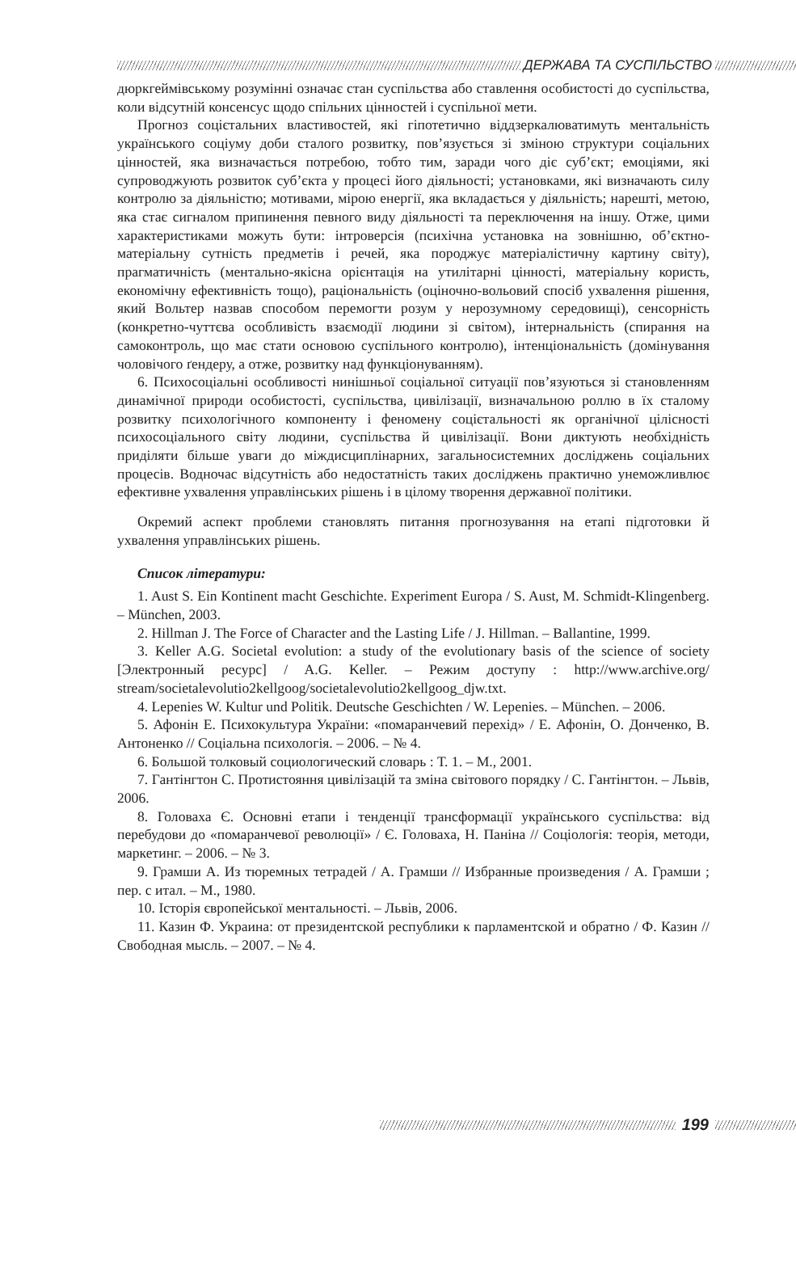ДЕРЖАВА ТА СУСПІЛЬСТВО
дюркгеймівському розумінні означає стан суспільства або ставлення особистості до суспільства, коли відсутній консенсус щодо спільних цінностей і суспільної мети.
Прогноз соцієтальних властивостей, які гіпотетично віддзеркалюватимуть ментальність українського соціуму доби сталого розвитку, пов’язується зі зміною структури соціальних цінностей, яка визначається потребою, тобто тим, заради чого діє суб’єкт; емоціями, які супроводжують розвиток суб’єкта у процесі його діяльності; установками, які визначають силу контролю за діяльністю; мотивами, мірою енергії, яка вкладається у діяльність; нарешті, метою, яка стає сигналом припинення певного виду діяльності та переключення на іншу. Отже, цими характеристиками можуть бути: інтроверсія (психічна установка на зовнішню, об’єктно-матеріальну сутність предметів і речей, яка породжує матеріалістичну картину світу), прагматичність (ментально-якісна орієнтація на утилітарні цінності, матеріальну користь, економічну ефективність тощо), раціональність (оціночно-вольовий спосіб ухвалення рішення, який Вольтер назвав способом перемогти розум у нерозумному середовищі), сенсорність (конкретно-чуттєва особливість взаємодії людини зі світом), інтернальність (спирання на самоконтроль, що має стати основою суспільного контролю), інтенціональність (домінування чоловічого ґендеру, а отже, розвитку над функціонуванням).
6. Психосоціальні особливості нинішньої соціальної ситуації пов’язуються зі становленням динамічної природи особистості, суспільства, цивілізації, визначальною роллю в їх сталому розвитку психологічного компоненту і феномену соцієтальності як органічної цілісності психосоціального світу людини, суспільства й цивілізації. Вони диктують необхідність приділяти більше уваги до міждисциплінарних, загальносистемних досліджень соціальних процесів. Водночас відсутність або недостатність таких досліджень практично унеможливлює ефективне ухвалення управлінських рішень і в цілому творення державної політики.
Окремий аспект проблеми становлять питання прогнозування на етапі підготовки й ухвалення управлінських рішень.
Список літератури:
1. Aust S. Ein Kontinent macht Geschichte. Experiment Europa / S. Aust, M. Schmidt-Klingenberg. – München, 2003.
2. Hillman J. The Force of Character and the Lasting Life / J. Hillman. – Ballantine, 1999.
3. Keller A.G. Societal evolution: a study of the evolutionary basis of the science of society [Электронный ресурс] / A.G. Keller. – Режим доступу : http://www.archive.org/ stream/societalevolutio2kellgoog/societalevolutio2kellgoog_djw.txt.
4. Lepenies W. Kultur und Politik. Deutsche Geschichten / W. Lepenies. – München. – 2006.
5. Афонін Е. Психокультура України: «помаранчевий перехід» / Е. Афонін, О. Донченко, В. Антоненко // Соціальна психологія. – 2006. – № 4.
6. Большой толковый социологический словарь : Т. 1. – М., 2001.
7. Гантінгтон С. Протистояння цивілізацій та зміна світового порядку / С. Гантінгтон. – Львів, 2006.
8. Головаха Є. Основні етапи і тенденції трансформації українського суспільства: від перебудови до «помаранчевої революції» / Є. Головаха, Н. Паніна // Соціологія: теорія, методи, маркетинг. – 2006. – № 3.
9. Грамши А. Из тюремных тетрадей / А. Грамши // Избранные произведения / А. Грамши ; пер. с итал. – М., 1980.
10. Історія європейської ментальності. – Львів, 2006.
11. Казин Ф. Украина: от президентской республики к парламентской и обратно / Ф. Казин // Свободная мысль. – 2007. – № 4.
199